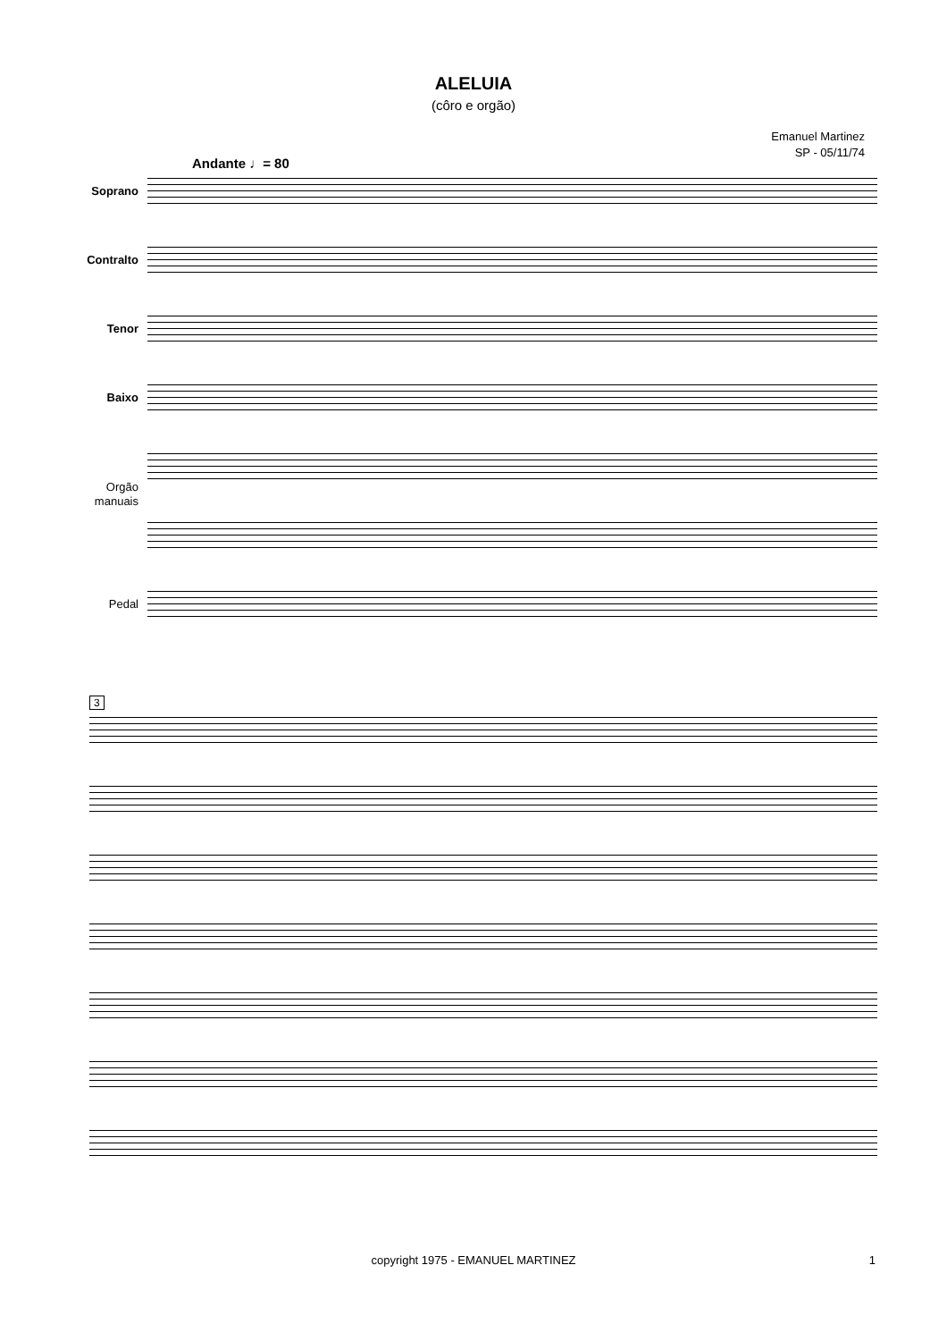ALELUIA
(côro e orgão)
Emanuel Martinez
SP - 05/11/74
Andante ♩= 80
Soprano
Contralto
Tenor
Baixo
Orgão
manuais
Pedal
3
copyright 1975 - EMANUEL MARTINEZ
1